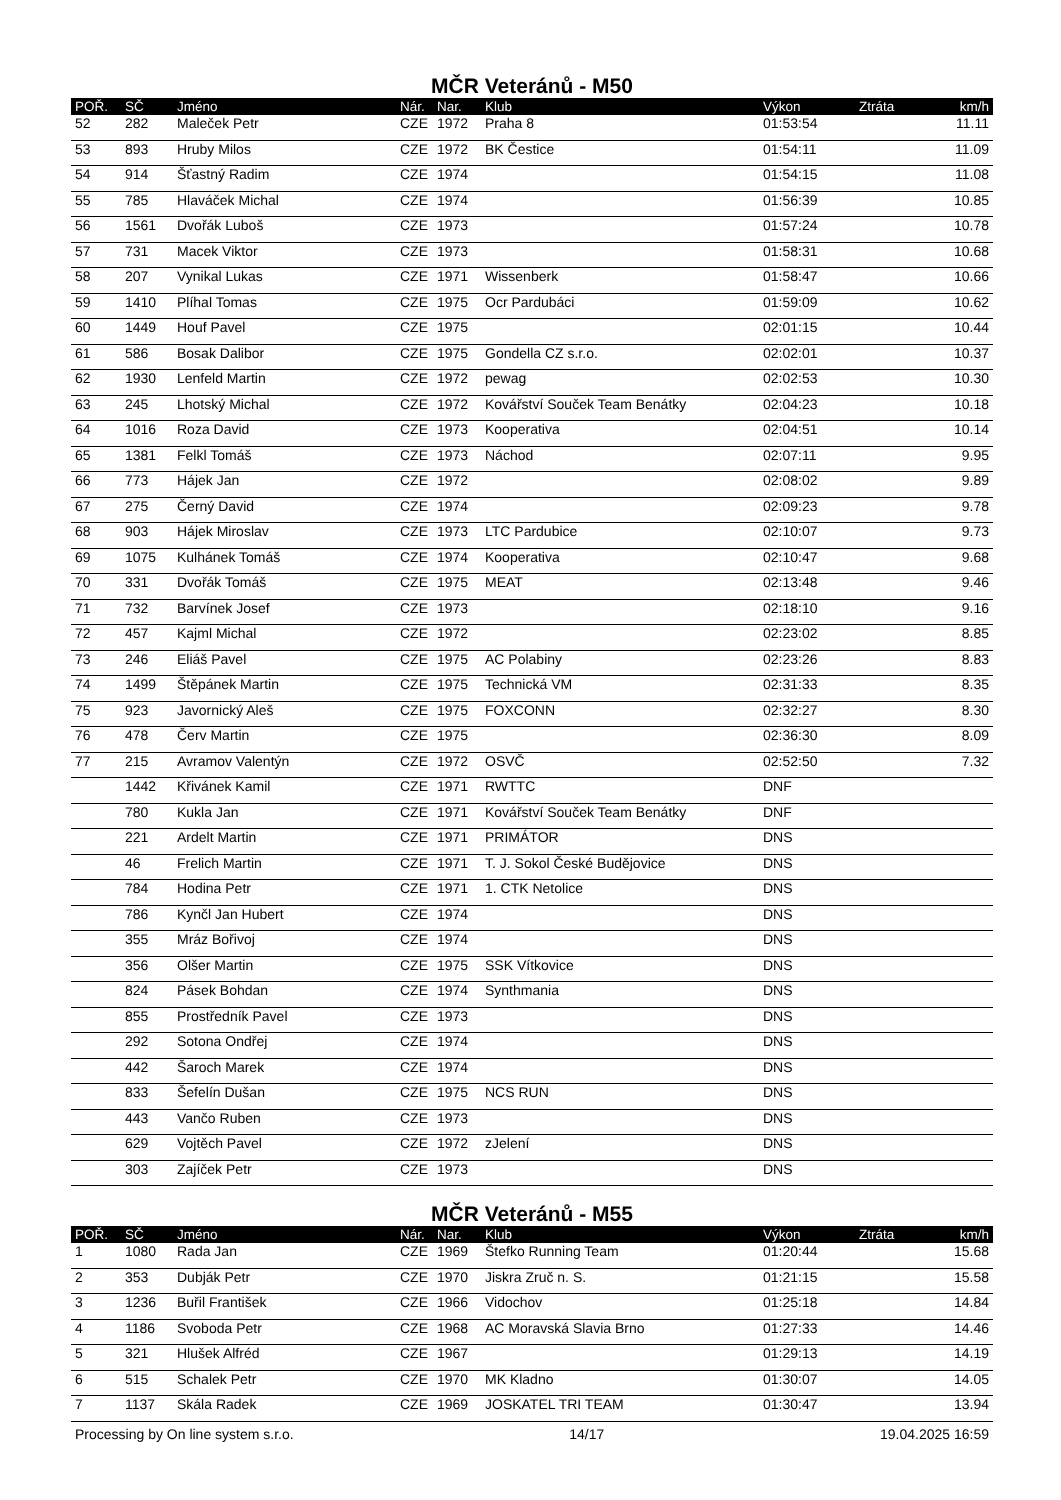MČR Veteránů - M50
| POŘ. | SČ | Jméno | Nár. | Nar. | Klub | Výkon | Ztráta | km/h |
| --- | --- | --- | --- | --- | --- | --- | --- | --- |
| 52 | 282 | Maleček Petr | CZE | 1972 | Praha 8 | 01:53:54 | | 11.11 |
| 53 | 893 | Hruby Milos | CZE | 1972 | BK Čestice | 01:54:11 | | 11.09 |
| 54 | 914 | Šťastný Radim | CZE | 1974 | | 01:54:15 | | 11.08 |
| 55 | 785 | Hlaváček Michal | CZE | 1974 | | 01:56:39 | | 10.85 |
| 56 | 1561 | Dvořák Luboš | CZE | 1973 | | 01:57:24 | | 10.78 |
| 57 | 731 | Macek Viktor | CZE | 1973 | | 01:58:31 | | 10.68 |
| 58 | 207 | Vynikal Lukas | CZE | 1971 | Wissenberk | 01:58:47 | | 10.66 |
| 59 | 1410 | Plíhal Tomas | CZE | 1975 | Ocr Pardubáci | 01:59:09 | | 10.62 |
| 60 | 1449 | Houf Pavel | CZE | 1975 | | 02:01:15 | | 10.44 |
| 61 | 586 | Bosak Dalibor | CZE | 1975 | Gondella CZ s.r.o. | 02:02:01 | | 10.37 |
| 62 | 1930 | Lenfeld Martin | CZE | 1972 | pewag | 02:02:53 | | 10.30 |
| 63 | 245 | Lhotský Michal | CZE | 1972 | Kovářství Souček Team Benátky | 02:04:23 | | 10.18 |
| 64 | 1016 | Roza David | CZE | 1973 | Kooperativa | 02:04:51 | | 10.14 |
| 65 | 1381 | Felkl Tomáš | CZE | 1973 | Náchod | 02:07:11 | | 9.95 |
| 66 | 773 | Hájek Jan | CZE | 1972 | | 02:08:02 | | 9.89 |
| 67 | 275 | Černý David | CZE | 1974 | | 02:09:23 | | 9.78 |
| 68 | 903 | Hájek Miroslav | CZE | 1973 | LTC Pardubice | 02:10:07 | | 9.73 |
| 69 | 1075 | Kulhánek Tomáš | CZE | 1974 | Kooperativa | 02:10:47 | | 9.68 |
| 70 | 331 | Dvořák Tomáš | CZE | 1975 | MEAT | 02:13:48 | | 9.46 |
| 71 | 732 | Barvínek Josef | CZE | 1973 | | 02:18:10 | | 9.16 |
| 72 | 457 | Kajml Michal | CZE | 1972 | | 02:23:02 | | 8.85 |
| 73 | 246 | Eliáš Pavel | CZE | 1975 | AC Polabiny | 02:23:26 | | 8.83 |
| 74 | 1499 | Štěpánek Martin | CZE | 1975 | Technická VM | 02:31:33 | | 8.35 |
| 75 | 923 | Javornický Aleš | CZE | 1975 | FOXCONN | 02:32:27 | | 8.30 |
| 76 | 478 | Červ Martin | CZE | 1975 | | 02:36:30 | | 8.09 |
| 77 | 215 | Avramov Valentýn | CZE | 1972 | OSVČ | 02:52:50 | | 7.32 |
| | 1442 | Křivánek Kamil | CZE | 1971 | RWTTC | DNF | | |
| | 780 | Kukla Jan | CZE | 1971 | Kovářství Souček Team Benátky | DNF | | |
| | 221 | Ardelt Martin | CZE | 1971 | PRIMÁTOR | DNS | | |
| | 46 | Frelich Martin | CZE | 1971 | T. J. Sokol České Budějovice | DNS | | |
| | 784 | Hodina Petr | CZE | 1971 | 1. CTK Netolice | DNS | | |
| | 786 | Kynčl Jan Hubert | CZE | 1974 | | DNS | | |
| | 355 | Mráz Bořivoj | CZE | 1974 | | DNS | | |
| | 356 | Olšer Martin | CZE | 1975 | SSK Vítkovice | DNS | | |
| | 824 | Pásek Bohdan | CZE | 1974 | Synthmania | DNS | | |
| | 855 | Prostředník Pavel | CZE | 1973 | | DNS | | |
| | 292 | Sotona Ondřej | CZE | 1974 | | DNS | | |
| | 442 | Šaroch Marek | CZE | 1974 | | DNS | | |
| | 833 | Šefelín Dušan | CZE | 1975 | NCS RUN | DNS | | |
| | 443 | Vančo Ruben | CZE | 1973 | | DNS | | |
| | 629 | Vojtěch Pavel | CZE | 1972 | zJelení | DNS | | |
| | 303 | Zajíček Petr | CZE | 1973 | | DNS | | |
MČR Veteránů - M55
| POŘ. | SČ | Jméno | Nár. | Nar. | Klub | Výkon | Ztráta | km/h |
| --- | --- | --- | --- | --- | --- | --- | --- | --- |
| 1 | 1080 | Rada Jan | CZE | 1969 | Štefko Running Team | 01:20:44 | | 15.68 |
| 2 | 353 | Dubják Petr | CZE | 1970 | Jiskra Zruč n. S. | 01:21:15 | | 15.58 |
| 3 | 1236 | Buřil František | CZE | 1966 | Vidochov | 01:25:18 | | 14.84 |
| 4 | 1186 | Svoboda Petr | CZE | 1968 | AC Moravská Slavia Brno | 01:27:33 | | 14.46 |
| 5 | 321 | Hlušek Alfréd | CZE | 1967 | | 01:29:13 | | 14.19 |
| 6 | 515 | Schalek Petr | CZE | 1970 | MK Kladno | 01:30:07 | | 14.05 |
| 7 | 1137 | Skála Radek | CZE | 1969 | JOSKATEL TRI TEAM | 01:30:47 | | 13.94 |
Processing by On line system s.r.o. 14/17 19.04.2025 16:59